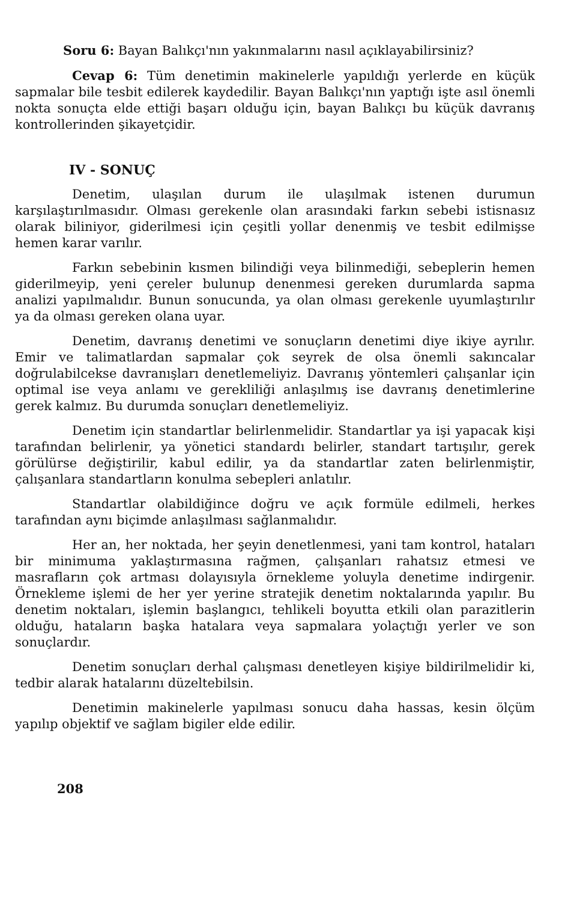Soru 6: Bayan Balıkçı'nın yakınmalarını nasıl açıklayabilirsiniz?
Cevap 6: Tüm denetimin makinelerle yapıldığı yerlerde en küçük sapmalar bile tesbit edilerek kaydedilir. Bayan Balıkçı'nın yaptığı işte asıl önemli nokta sonuçta elde ettiği başarı olduğu için, bayan Balıkçı bu küçük davranış kontrollerinden şikayetçidir.
IV - SONUÇ
Denetim, ulaşılan durum ile ulaşılmak istenen durumun karşılaştırılmasıdır. Olması gerekenle olan arasındaki farkın sebebi istisnasız olarak biliniyor, giderilmesi için çeşitli yollar denenmiş ve tesbit edilmişse hemen karar varılır.
Farkın sebebinin kısmen bilindiği veya bilinmediği, sebeplerin hemen giderilmeyip, yeni çereler bulunup denenmesi gereken durumlarda sapma analizi yapılmalıdır. Bunun sonucunda, ya olan olması gerekenle uyumlaştırılır ya da olması gereken olana uyar.
Denetim, davranış denetimi ve sonuçların denetimi diye ikiye ayrılır. Emir ve talimatlardan sapmalar çok seyrek de olsa önemli sakıncalar doğrulabilcekse davranışları denetlemeliyiz. Davranış yöntemleri çalışanlar için optimal ise veya anlamı ve gerekliliği anlaşılmış ise davranış denetimlerine gerek kalmız. Bu durumda sonuçları denetlemeliyiz.
Denetim için standartlar belirlenmelidir. Standartlar ya işi yapacak kişi tarafından belirlenir, ya yönetici standardı belirler, standart tartışılır, gerek görülürse değiştirilir, kabul edilir, ya da standartlar zaten belirlenmiştir, çalışanlara standartların konulma sebepleri anlatılır.
Standartlar olabildiğince doğru ve açık formüle edilmeli, herkes tarafından aynı biçimde anlaşılması sağlanmalıdır.
Her an, her noktada, her şeyin denetlenmesi, yani tam kontrol, hataları bir minimuma yaklaştırmasına rağmen, çalışanları rahatsız etmesi ve masrafların çok artması dolayısıyla örnekleme yoluyla denetime indirgenir. Örnekleme işlemi de her yer yerine stratejik denetim noktalarında yapılır. Bu denetim noktaları, işlemin başlangıcı, tehlikeli boyutta etkili olan parazitlerin olduğu, hataların başka hatalara veya sapmalara yolaçtığı yerler ve son sonuçlardır.
Denetim sonuçları derhal çalışması denetleyen kişiye bildirilmelidir ki, tedbir alarak hatalarını düzeltebilsin.
Denetimin makinelerle yapılması sonucu daha hassas, kesin ölçüm yapılıp objektif ve sağlam bigiler elde edilir.
208